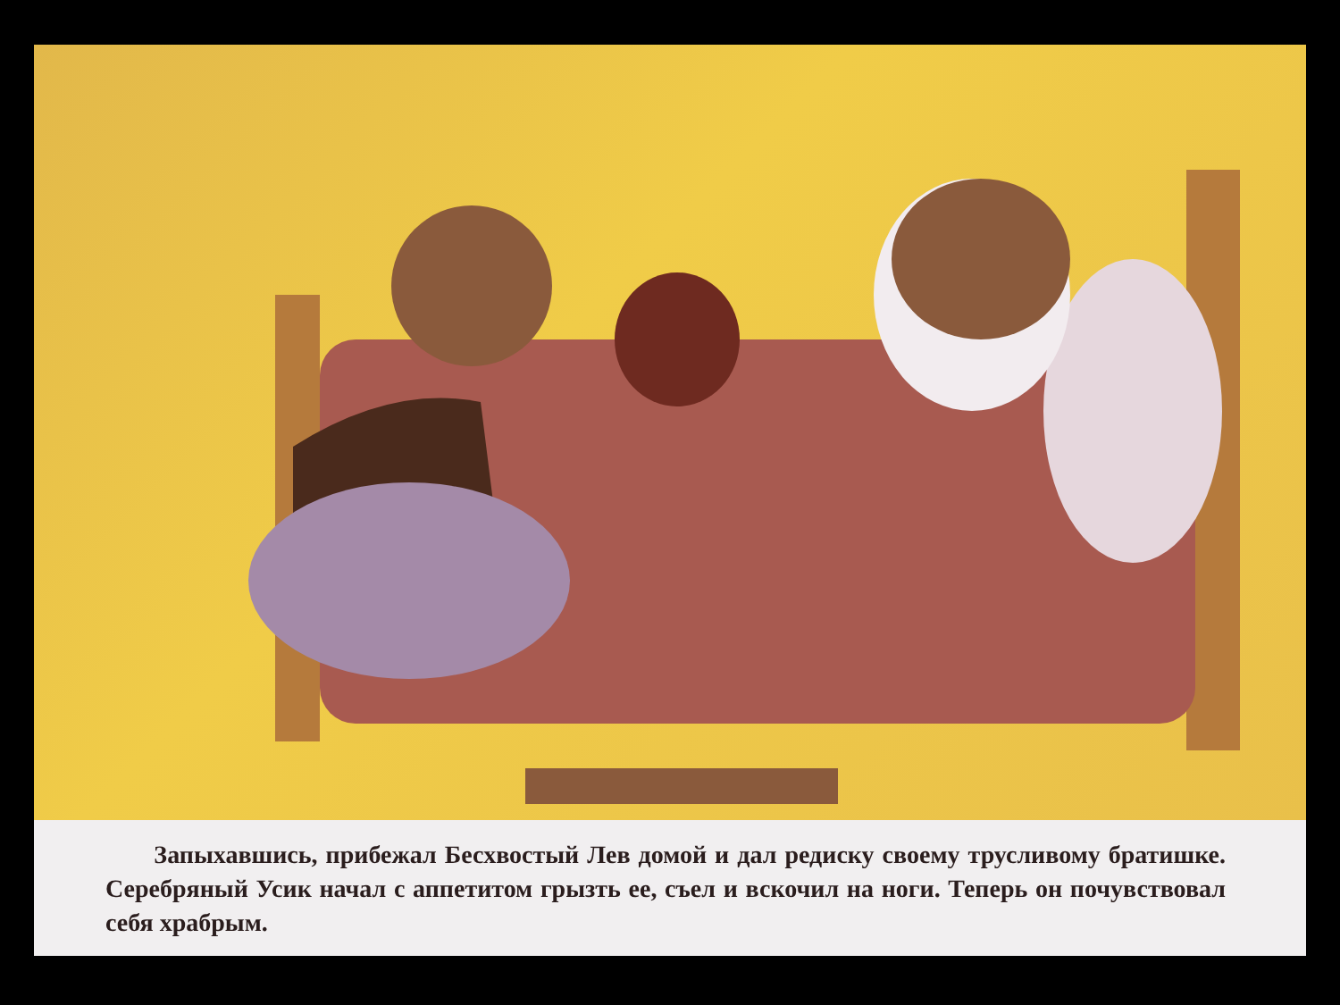Запыхавшись, прибежал Бесхвостый Лев домой и дал редиску своему трусливому братишке. Серебряный Усик начал с аппетитом грызть ее, съел и вскочил на ноги. Теперь он почувствовал себя храбрым.